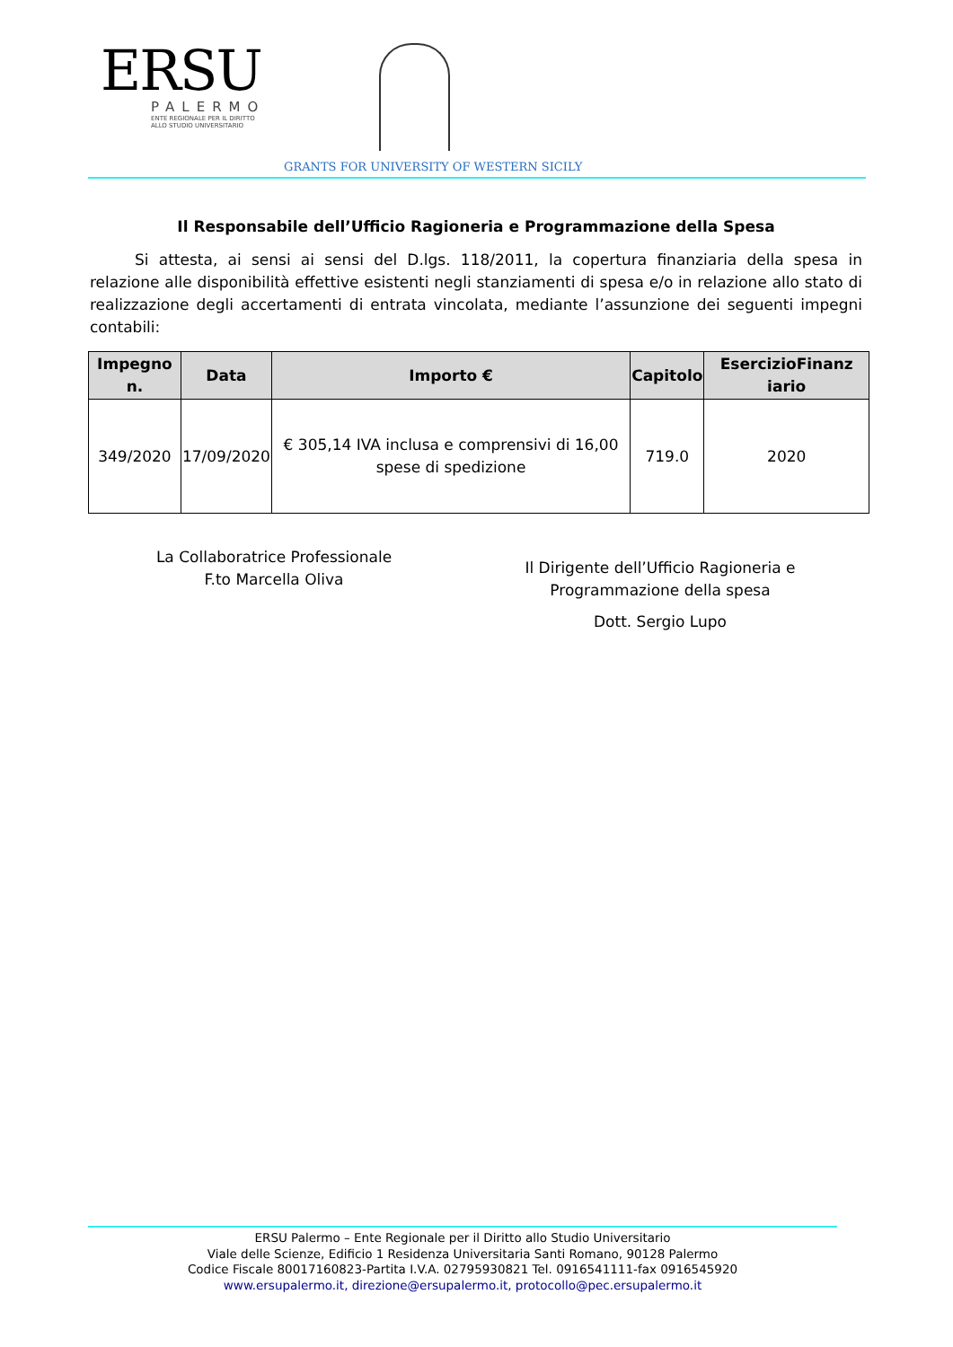ERSU
PALERMO
ENTE REGIONALE PER IL DIRITTO
ALLO STUDIO UNIVERSITARIO
GRANTS FOR UNIVERSITY OF WESTERN SICILY
Il Responsabile dell’Ufficio Ragioneria e Programmazione della Spesa
Si attesta, ai sensi ai sensi del D.lgs. 118/2011, la copertura finanziaria della spesa in relazione alle disponibilità effettive esistenti negli stanziamenti di spesa e/o in relazione allo stato di realizzazione degli accertamenti di entrata vincolata, mediante l’assunzione dei seguenti impegni contabili:
| Impegno n. | Data | Importo € | Capitolo | EsercizioFinanz iario |
| --- | --- | --- | --- | --- |
| 349/2020 | 17/09/2020 | € 305,14 IVA inclusa e comprensivi di 16,00 spese di spedizione | 719.0 | 2020 |
La Collaboratrice Professionale
F.to Marcella Oliva
Il Dirigente dell’Ufficio Ragioneria e
Programmazione della spesa
Dott. Sergio Lupo
ERSU Palermo – Ente Regionale per il Diritto allo Studio Universitario
Viale delle Scienze, Edificio 1 Residenza Universitaria Santi Romano, 90128 Palermo
Codice Fiscale 80017160823-Partita I.V.A. 02795930821 Tel. 0916541111-fax 0916545920
www.ersupalermo.it, direzione@ersupalermo.it, protocollo@pec.ersupalermo.it